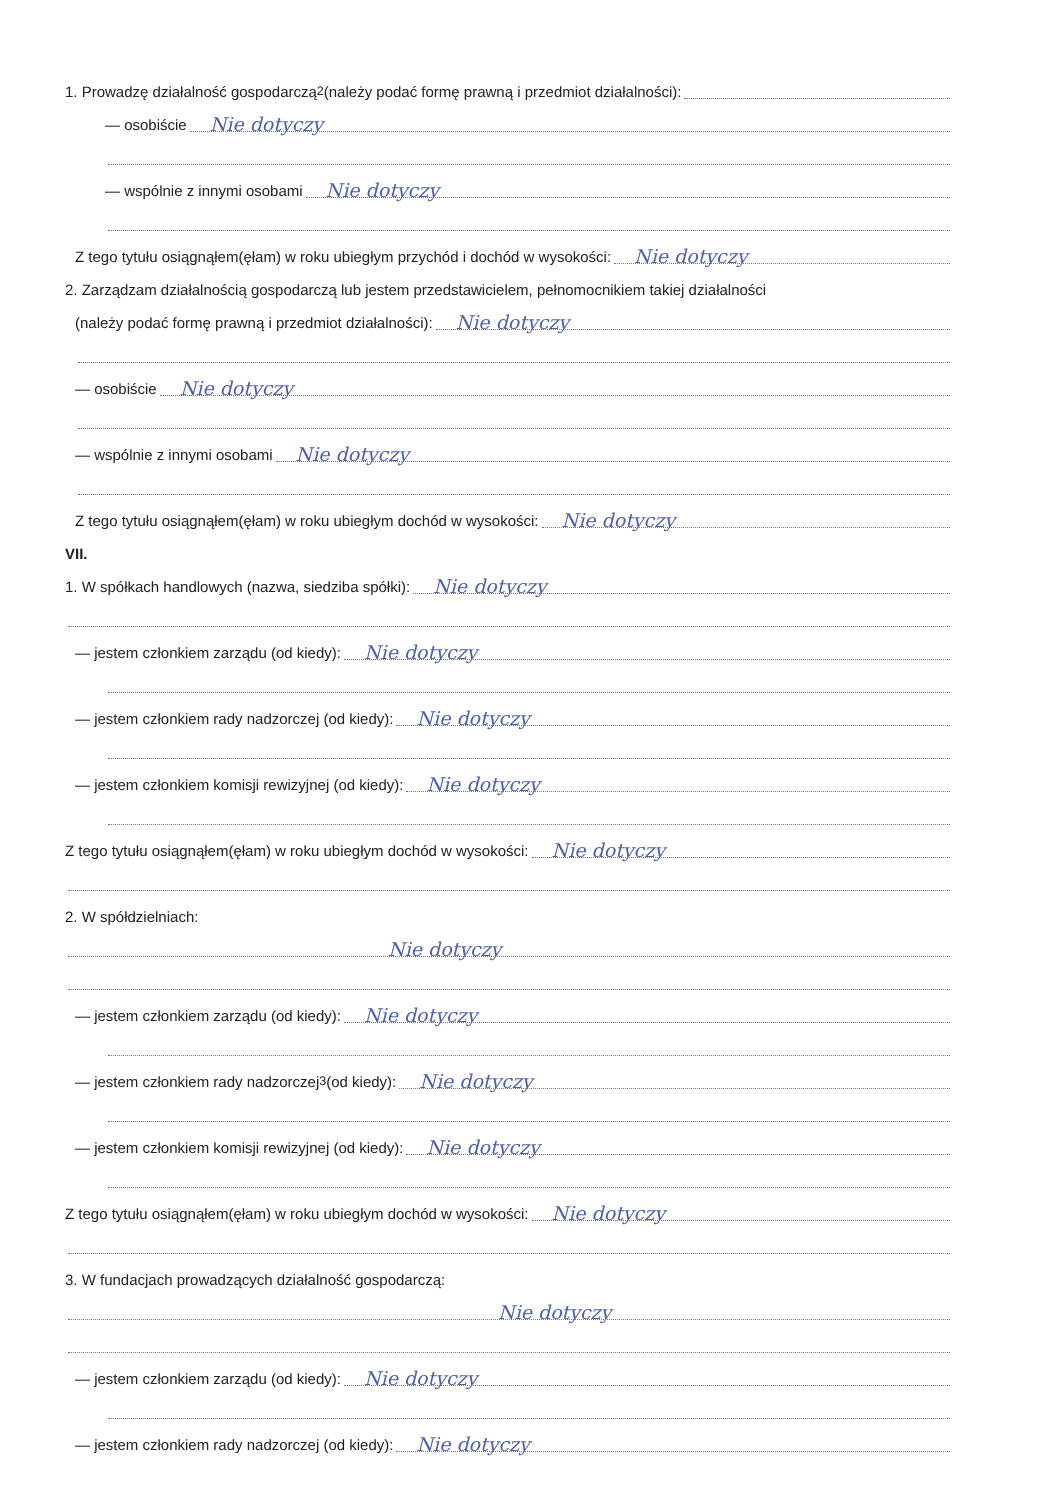1. Prowadzę działalność gospodarczą<sup>2</sup> (należy podać formę prawną i przedmiot działalności):
— osobiście Nie dotyczy
— wspólnie z innymi osobami Nie dotyczy
Z tego tytułu osiągnąłem(ęłam) w roku ubiegłym przychód i dochód w wysokości: Nie dotyczy
2. Zarządzam działalnością gospodarczą lub jestem przedstawicielem, pełnomocnikiem takiej działalności
(należy podać formę prawną i przedmiot działalności): Nie dotyczy
— osobiście Nie dotyczy
— wspólnie z innymi osobami Nie dotyczy
Z tego tytułu osiągnąłem(ęłam) w roku ubiegłym dochód w wysokości: Nie dotyczy
VII.
1. W spółkach handlowych (nazwa, siedziba spółki): Nie dotyczy
— jestem członkiem zarządu (od kiedy): Nie dotyczy
— jestem członkiem rady nadzorczej (od kiedy): Nie dotyczy
— jestem członkiem komisji rewizyjnej (od kiedy): Nie dotyczy
Z tego tytułu osiągnąłem(ęłam) w roku ubiegłym dochód w wysokości: Nie dotyczy
2. W spółdzielniach:
Nie dotyczy
— jestem członkiem zarządu (od kiedy): Nie dotyczy
— jestem członkiem rady nadzorczej<sup>3</sup> (od kiedy): Nie dotyczy
— jestem członkiem komisji rewizyjnej (od kiedy): Nie dotyczy
Z tego tytułu osiągnąłem(ęłam) w roku ubiegłym dochód w wysokości: Nie dotyczy
3. W fundacjach prowadzących działalność gospodarczą:
Nie dotyczy
— jestem członkiem zarządu (od kiedy): Nie dotyczy
— jestem członkiem rady nadzorczej (od kiedy): Nie dotyczy